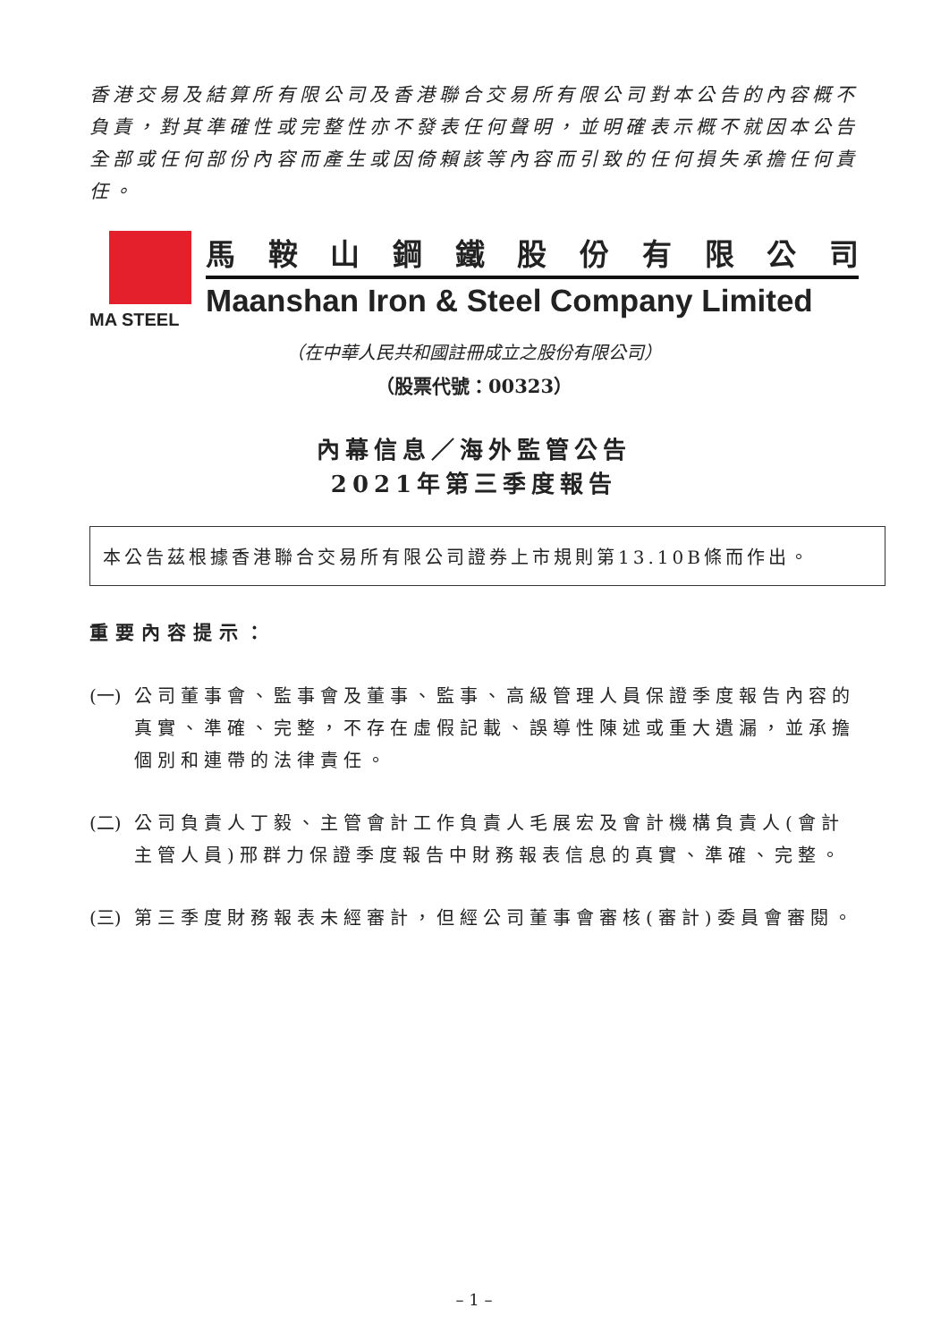香港交易及結算所有限公司及香港聯合交易所有限公司對本公告的內容概不負責，對其準確性或完整性亦不發表任何聲明，並明確表示概不就因本公告全部或任何部份內容而產生或因倚賴該等內容而引致的任何損失承擔任何責任。
MA STEEL
馬鞍山鋼鐵股份有限公司
Maanshan Iron & Steel Company Limited
（在中華人民共和國註冊成立之股份有限公司）
（股票代號：00323）
內幕信息／海外監管公告
2021年第三季度報告
本公告茲根據香港聯合交易所有限公司證券上市規則第13.10B條而作出。
重要內容提示：
(一) 公司董事會、監事會及董事、監事、高級管理人員保證季度報告內容的真實、準確、完整，不存在虛假記載、誤導性陳述或重大遺漏，並承擔個別和連帶的法律責任。
(二) 公司負責人丁毅、主管會計工作負責人毛展宏及會計機構負責人(會計主管人員)邢群力保證季度報告中財務報表信息的真實、準確、完整。
(三) 第三季度財務報表未經審計，但經公司董事會審核(審計)委員會審閱。
– 1 –